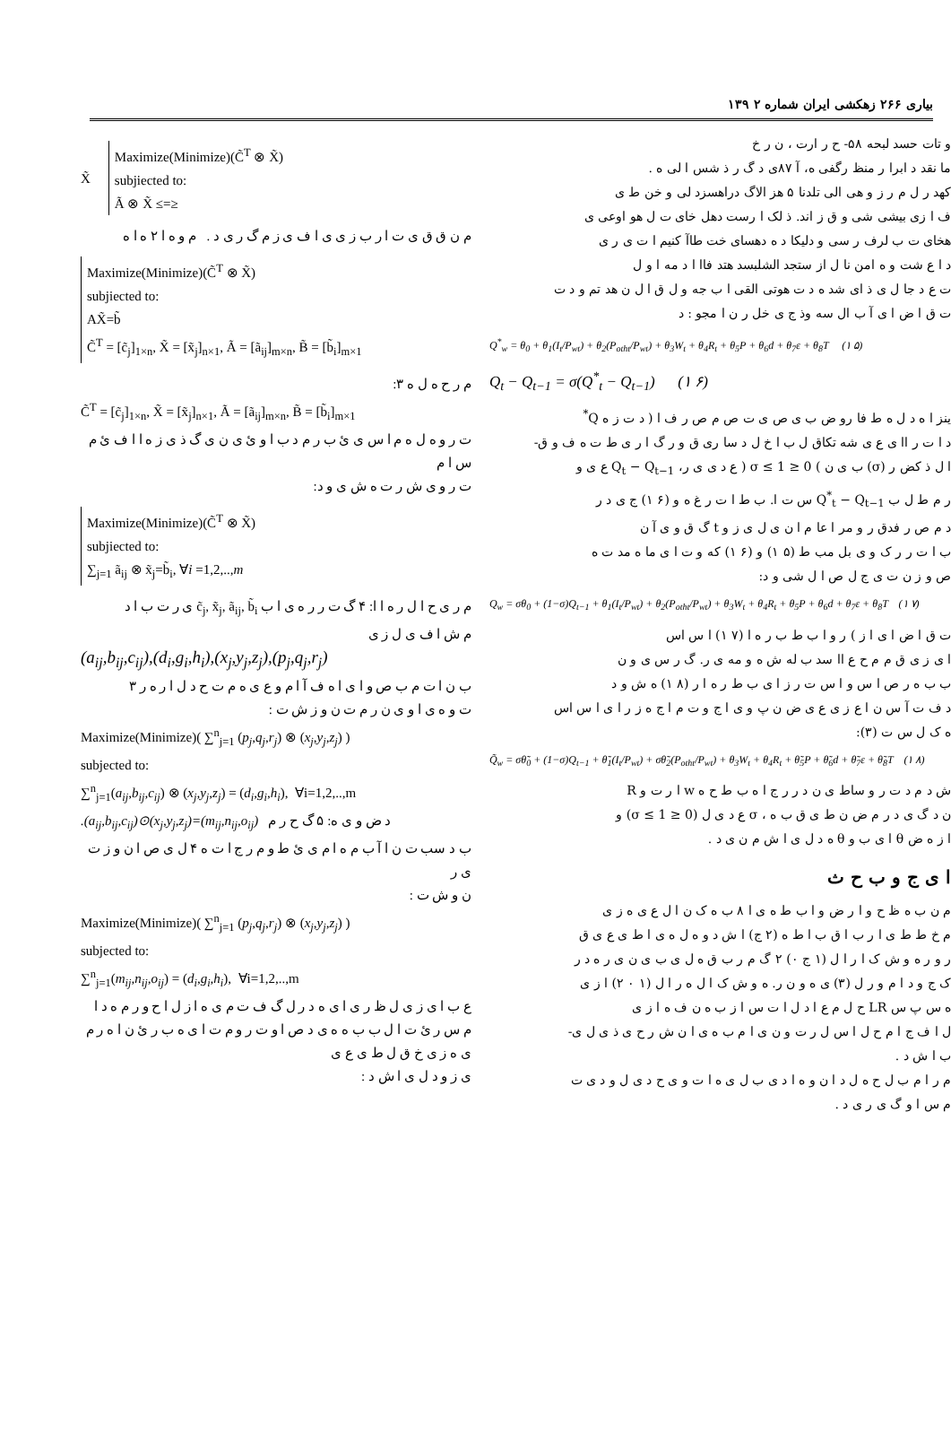بیاری ۲۶۶ زهکشی ایران شماره ۲ ۱۳۹
و تات حسد لبحه ۵۸- ح ر ارت ، ن ر خ
ما نقد د ابرا ر منظ رگفی ه، آ ۸۷ی د گ ر ذ شس ا لی ه .
کهد ر ل م ر ز و هی الی تلدنا ۵ هز الاگ دراهسزد لی و خن ط ی
ف ا زی بیشی شی و ق ز اند. ذ لک ا رست دهل خای ت ل هو اوعی ی
هخای ت ب لرف ر سی و دلیکا د ه دهسای خت طاآ کنیم ا ت ی ر ی
د ا ع شت و ه امن نا ل از ستجد الشلبسد هتد فاا ا د مه ا و ل
ت ع د جا ل ی ذ ای شد ه د ت هوتی القی ا ب جه و ل ق ا ل ن هد تم و د ت
ت ق ا ض ا ی آ ب ال سه وذ ج ی خل ر ن ا مجو : د
Q<sup>*</sup><sub>w</sub> = θ<sub>0</sub> + θ<sub>1</sub>(I<sub>t</sub>/P<sub>wt</sub>) + θ<sub>2</sub>(P<sub>otht</sub>/P<sub>wt</sub>) + θ<sub>3</sub>W<sub>t</sub> + θ<sub>4</sub>R<sub>t</sub> + θ<sub>5</sub>P + θ<sub>6</sub>d + θ<sub>7</sub>ε + θ<sub>8</sub>T (۱ ۵)
Q<sub>t</sub> − Q<sub>t−1</sub> = σ(Q<sup>*</sup><sub>t</sub> − Q<sub>t−1</sub>) (۱ ۶)
ینز ا ه د ل ه ط فا رو ض ب ی ص ی ت ص م ص ر ف ا ( د ت ز ه Q<sup>*</sup>
د ا ت ر اا ی ع ی شه تکاق ل ب ا خ ل د سا ری ق و ر گ ا ر ی ط ت ه ف و ق-
ا ل ذ کض ر (σ) ب ی ن ) 0 ≤ σ ≤ 1 ( ع د ی ی ر، Q<sub>t</sub> − Q<sub>t−1</sub> ع ی و
ر م ط ل ب Q<sup>*</sup><sub>t</sub> − Q<sub>t−1</sub> س ت ا. ب ط ا ت ر غ ه و (۶ ۱) ج ی د ر
د م ص ر فدق ر و مر ا عا م ا ن ی ل ی ز و t گ ق و ی آ ن
ب ا ت ر ر ک و ی بل مب ط (۵ ۱) و (۶ ۱) که و ت ا ی ما ه مد ت ه
ص و ز ن ت ی ج ل ص ا ل شی و د:
Q<sub>w</sub> = σθ<sub>0</sub> + (1−σ)Q<sub>t−1</sub> + θ<sub>1</sub>(I<sub>t</sub>/P<sub>wt</sub>) + θ<sub>2</sub>(P<sub>otht</sub>/P<sub>wt</sub>) + θ<sub>3</sub>W<sub>t</sub> + θ<sub>4</sub>R<sub>t</sub> + θ<sub>5</sub>P + θ<sub>6</sub>d + θ<sub>7</sub>ε + θ<sub>8</sub>T (۱ ۷)
ت ق ا ض ا ی ا ز ) ر و ا ب ط ب ر ه ا (۷ ۱) ا س اس
ا ی ز ی ق م م ح ع اا سد ب له ش ه و مه ی ر. گ ر س ی و ن
ب ب ه ر ص ا س و ا س ت ر ز ا ی ب ط ر ه ا ر (۸ ۱) ه ش و د
د ف ت آ س ن ا ع ز ی ع ی ض ن پ و ی ا ج و ت م ا ج ه ز ر ا ی ا س اس
ه ک ل س ت (۳):
Q̃<sub>w</sub> = σθ̃<sub>0</sub> + (1−σ)Q<sub>t−1</sub> + θ̃<sub>1</sub>(I<sub>t</sub>/P<sub>wt</sub>) + σθ̃<sub>2</sub>(P<sub>otht</sub>/P<sub>wt</sub>) + θ<sub>3</sub>W<sub>t</sub> + θ<sub>4</sub>R<sub>t</sub> + θ̃<sub>5</sub>P + θ̃<sub>6</sub>d + θ̃<sub>7</sub>ε + θ̃<sub>8</sub>T (۱ ۸)
ش د م د ت ر و ساط ی ن د ر ر ج ا ه ب ط ح ه w ا ر ت و R
ن د گ ی د ر م ض ن ط ی ق ب ه ، σ ع د ی ل (0 ≤ σ ≤ 1) و
ا ز ه ض θ ا ی ب و θ ه د ل ی ا ش م ن ی د .
ا ی ج و ب ح ث
م ن ب ه ظ ح و ا ر ض و ا ب ط ه ی ا ۸ ب ه ک ن ا ل ع ی ه ز ی
م خ ط ط ی ا ر ب ا ق ب ا ط ه (۲ ج) ا ش د و ه ل ه ی ا ط ی ع ی ق
ر و ر ه و ش ک ا ر ا ل (۱ ج ۰) ۲ گ م ر ب ق ه ل ی ب ی ن ی ر ه د ر
ک ج و د ا م و ر ل (۳) ی ه و ن ر. ه و ش ک ا ل ه ر ا ل (۱ ۰ ۲) ا ز ی
ه س پ س LR ح ل م ع ا د ل ا ت س ا ز ب ه ن ف ه ا ز ی
ل ا ف ج ا م ح ل ا س ل ر ت و ن ی ا م ب ه ی ا ن ش ر ح ی ذ ی ل ی-
ب ا ش د .
م ر ا م ب ل ح ه ل د ا ن و ه ا د ی ب ل ی ه ا ت و ی ح د ی ل و د ی ت
م س ا و گ ی ر ی د .
X̃
Maximize(Minimize)(C̃<sup>T</sup> ⊗ X̃)
subjiected to:
Ã ⊗ X̃ ≤=≥
م ن ق ق ی ت ا ر ب ز ی ی ا ف ی ز م گ ر ی د . م و ه ا ۲ ه ا ه
Maximize(Minimize)(C̃<sup>T</sup> ⊗ X̃)
subjiected to:
AX̃=b̃
C̃<sup>T</sup> = [c̃<sub>j</sub>]<sub>1×n</sub>, X̃ = [x̃<sub>j</sub>]<sub>n×1</sub>, Ã = [ã<sub>ij</sub>]<sub>m×n</sub>, B̃ = [b̃<sub>i</sub>]<sub>m×1</sub>
م ر ح ه ل ه ۳:
C̃<sup>T</sup> = [c̃<sub>j</sub>]<sub>1×n</sub>, X̃ = [x̃<sub>j</sub>]<sub>n×1</sub>, Ã = [ã<sub>ij</sub>]<sub>m×n</sub>, B̃ = [b̃<sub>i</sub>]<sub>m×1</sub>
ت ر و ه ل ه م ا س ی ئ ب ر م د ب ا و ئ ی ن ی گ ذ ی ز ه ا ا ف ئ م س ا م
ت ر و ی ش ر ت ه ش ی و د:
Maximize(Minimize)(C̃<sup>T</sup> ⊗ X̃)
subjiected to:
∑<sub>j=1</sub> ã<sub>ij</sub> ⊗ x̃<sub>j</sub>=b̃<sub>i</sub>, ∀i =1,2,..,m
م ر ی ح ا ل ر ه ا ا: ۴ گ ت ر ر ه ی ا ب c̃<sub>j</sub>, x̃<sub>j</sub>, ã<sub>ij</sub>, b̃<sub>i</sub> ی ر ت ب ا د
م ش ا ف ی ل ز ی
(a<sub>ij</sub>,b<sub>ij</sub>,c<sub>ij</sub>),(d<sub>i</sub>,g<sub>i</sub>,h<sub>i</sub>),(x<sub>j</sub>,y<sub>j</sub>,z<sub>j</sub>),(p<sub>j</sub>,q<sub>j</sub>,r<sub>j</sub>)
ب ن ا ت م ب ص و ا ی ا ه ف آ ا م و ع ی ه م ت ح د ل ا ر ه ر ۳
ت و ه ی ا و ی ن ر م ت ن و ز ش ت :
Maximize(Minimize)( ∑<sup>n</sup><sub>j=1</sub> (p<sub>j</sub>,q<sub>j</sub>,r<sub>j</sub>) ⊗ (x<sub>j</sub>,y<sub>j</sub>,z<sub>j</sub>) )
subjected to:
∑<sup>n</sup><sub>j=1</sub>(a<sub>ij</sub>,b<sub>ij</sub>,c<sub>ij</sub>) ⊗ (x<sub>j</sub>,y<sub>j</sub>,z<sub>j</sub>) = (d<sub>i</sub>,g<sub>i</sub>,h<sub>i</sub>), ∀i=1,2,..,m
.(a<sub>ij</sub>,b<sub>ij</sub>,c<sub>ij</sub>)⊙(x<sub>j</sub>,y<sub>j</sub>,z<sub>j</sub>)=(m<sub>ij</sub>,n<sub>ij</sub>,o<sub>ij</sub>) د ض و ی ه: ۵ گ ح ر م
ب د سب ت ن ا آ ب م ه ا م ی ئ ط و م ر ج ا ت ه ۴ ل ی ص ا ن و ز ت ی ر
ن و ش ت :
Maximize(Minimize)( ∑<sup>n</sup><sub>j=1</sub> (p<sub>j</sub>,q<sub>j</sub>,r<sub>j</sub>) ⊗ (x<sub>j</sub>,y<sub>j</sub>,z<sub>j</sub>) )
subjected to:
∑<sup>n</sup><sub>j=1</sub>(m<sub>ij</sub>,n<sub>ij</sub>,o<sub>ij</sub>) = (d<sub>i</sub>,g<sub>i</sub>,h<sub>i</sub>), ∀i=1,2,..,m
ع ب ا ی ز ی ل ظ ر ی ا ی ه د ر ل گ ف ت م ی ه ا ز ل ا ح و ر م ه د ا
م س ر ئ ت ا ل ب ب ه ه ی د ص ا و ت ر و م ت ا ی ه ب ر ئ ن ا ه ر م ی ه ز ی خ ق ل ط ی ع ی
ی ز و د ل ی ا ش د :